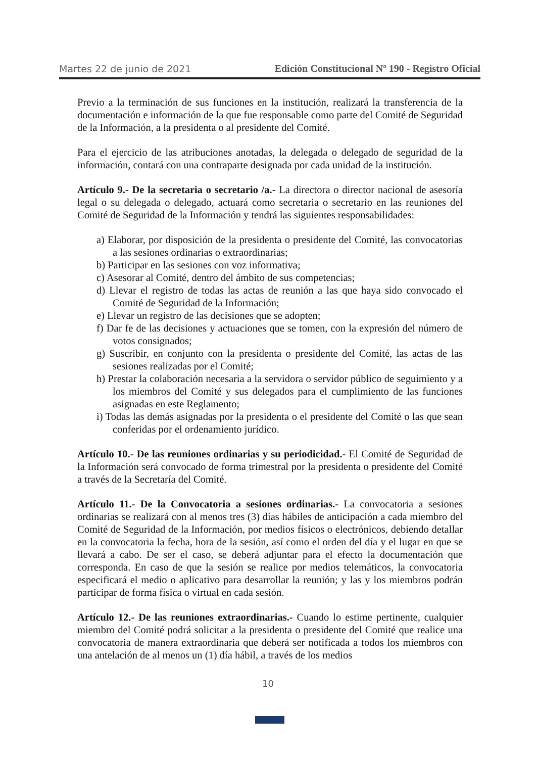Martes 22 de junio de 2021 Edición Constitucional Nº 190 - Registro Oficial
Previo a la terminación de sus funciones en la institución, realizará la transferencia de la documentación e información de la que fue responsable como parte del Comité de Seguridad de la Información, a la presidenta o al presidente del Comité.
Para el ejercicio de las atribuciones anotadas, la delegada o delegado de seguridad de la información, contará con una contraparte designada por cada unidad de la institución.
Artículo 9.- De la secretaria o secretario /a.- La directora o director nacional de asesoría legal o su delegada o delegado, actuará como secretaria o secretario en las reuniones del Comité de Seguridad de la Información y tendrá las siguientes responsabilidades:
a) Elaborar, por disposición de la presidenta o presidente del Comité, las convocatorias a las sesiones ordinarias o extraordinarias;
b) Participar en las sesiones con voz informativa;
c) Asesorar al Comité, dentro del ámbito de sus competencias;
d) Llevar el registro de todas las actas de reunión a las que haya sido convocado el Comité de Seguridad de la Información;
e) Llevar un registro de las decisiones que se adopten;
f) Dar fe de las decisiones y actuaciones que se tomen, con la expresión del número de votos consignados;
g) Suscribir, en conjunto con la presidenta o presidente del Comité, las actas de las sesiones realizadas por el Comité;
h) Prestar la colaboración necesaria a la servidora o servidor público de seguimiento y a los miembros del Comité y sus delegados para el cumplimiento de las funciones asignadas en este Reglamento;
i) Todas las demás asignadas por la presidenta o el presidente del Comité o las que sean conferidas por el ordenamiento jurídico.
Artículo 10.- De las reuniones ordinarias y su periodicidad.- El Comité de Seguridad de la Información será convocado de forma trimestral por la presidenta o presidente del Comité a través de la Secretaría del Comité.
Artículo 11.- De la Convocatoria a sesiones ordinarias.- La convocatoria a sesiones ordinarias se realizará con al menos tres (3) días hábiles de anticipación a cada miembro del Comité de Seguridad de la Información, por medios físicos o electrónicos, debiendo detallar en la convocatoria la fecha, hora de la sesión, así como el orden del día y el lugar en que se llevará a cabo. De ser el caso, se deberá adjuntar para el efecto la documentación que corresponda. En caso de que la sesión se realice por medios telemáticos, la convocatoria especificará el medio o aplicativo para desarrollar la reunión; y las y los miembros podrán participar de forma física o virtual en cada sesión.
Artículo 12.- De las reuniones extraordinarias.- Cuando lo estime pertinente, cualquier miembro del Comité podrá solicitar a la presidenta o presidente del Comité que realice una convocatoria de manera extraordinaria que deberá ser notificada a todos los miembros con una antelación de al menos un (1) día hábil, a través de los medios
10